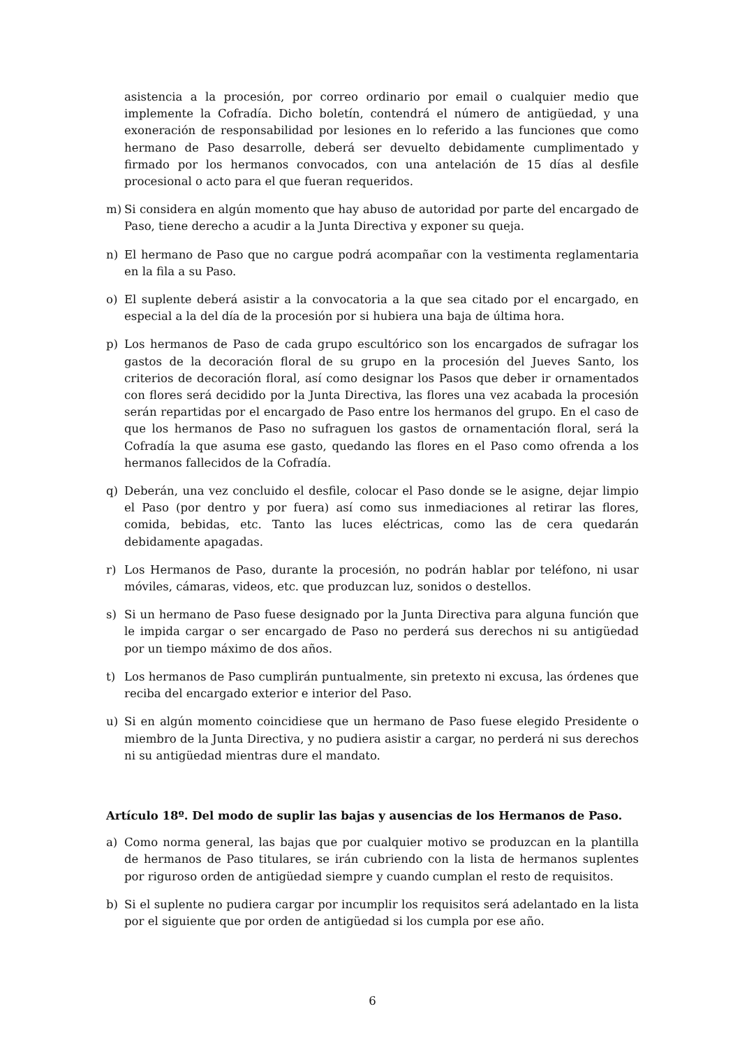asistencia a la procesión, por correo ordinario por email o cualquier medio que implemente la Cofradía. Dicho boletín, contendrá el número de antigüedad, y una exoneración de responsabilidad por lesiones en lo referido a las funciones que como hermano de Paso desarrolle, deberá ser devuelto debidamente cumplimentado y firmado por los hermanos convocados, con una antelación de 15 días al desfile procesional o acto para el que fueran requeridos.
m) Si considera en algún momento que hay abuso de autoridad por parte del encargado de Paso, tiene derecho a acudir a la Junta Directiva y exponer su queja.
n) El hermano de Paso que no cargue podrá acompañar con la vestimenta reglamentaria en la fila a su Paso.
o) El suplente deberá asistir a la convocatoria a la que sea citado por el encargado, en especial a la del día de la procesión por si hubiera una baja de última hora.
p) Los hermanos de Paso de cada grupo escultórico son los encargados de sufragar los gastos de la decoración floral de su grupo en la procesión del Jueves Santo, los criterios de decoración floral, así como designar los Pasos que deber ir ornamentados con flores será decidido por la Junta Directiva, las flores una vez acabada la procesión serán repartidas por el encargado de Paso entre los hermanos del grupo. En el caso de que los hermanos de Paso no sufraguen los gastos de ornamentación floral, será la Cofradía la que asuma ese gasto, quedando las flores en el Paso como ofrenda a los hermanos fallecidos de la Cofradía.
q) Deberán, una vez concluido el desfile, colocar el Paso donde se le asigne, dejar limpio el Paso (por dentro y por fuera) así como sus inmediaciones al retirar las flores, comida, bebidas, etc. Tanto las luces eléctricas, como las de cera quedarán debidamente apagadas.
r) Los Hermanos de Paso, durante la procesión, no podrán hablar por teléfono, ni usar móviles, cámaras, videos, etc. que produzcan luz, sonidos o destellos.
s) Si un hermano de Paso fuese designado por la Junta Directiva para alguna función que le impida cargar o ser encargado de Paso no perderá sus derechos ni su antigüedad por un tiempo máximo de dos años.
t) Los hermanos de Paso cumplirán puntualmente, sin pretexto ni excusa, las órdenes que reciba del encargado exterior e interior del Paso.
u) Si en algún momento coincidiese que un hermano de Paso fuese elegido Presidente o miembro de la Junta Directiva, y no pudiera asistir a cargar, no perderá ni sus derechos ni su antigüedad mientras dure el mandato.
Artículo 18º. Del modo de suplir las bajas y ausencias de los Hermanos de Paso.
a) Como norma general, las bajas que por cualquier motivo se produzcan en la plantilla de hermanos de Paso titulares, se irán cubriendo con la lista de hermanos suplentes por riguroso orden de antigüedad siempre y cuando cumplan el resto de requisitos.
b) Si el suplente no pudiera cargar por incumplir los requisitos será adelantado en la lista por el siguiente que por orden de antigüedad si los cumpla por ese año.
6